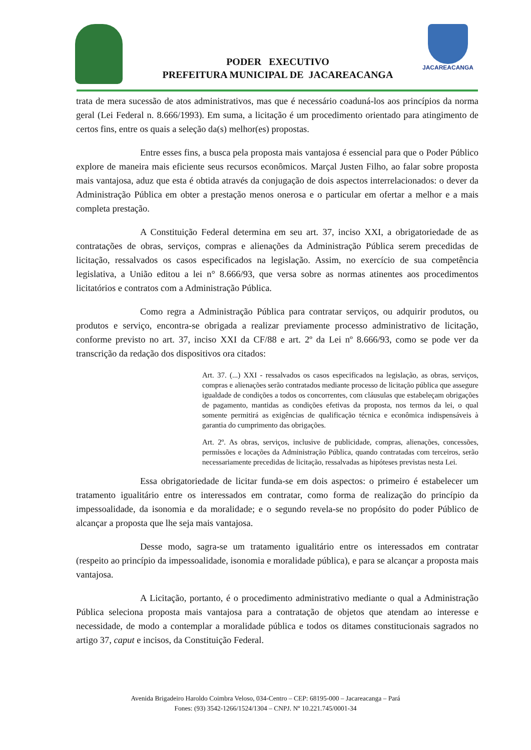PODER EXECUTIVO
PREFEITURA MUNICIPAL DE JACAREACANGA
JACAREACANGA
trata de mera sucessão de atos administrativos, mas que é necessário coaduná-los aos princípios da norma geral (Lei Federal n. 8.666/1993). Em suma, a licitação é um procedimento orientado para atingimento de certos fins, entre os quais a seleção da(s) melhor(es) propostas.
Entre esses fins, a busca pela proposta mais vantajosa é essencial para que o Poder Público explore de maneira mais eficiente seus recursos econômicos. Marçal Justen Filho, ao falar sobre proposta mais vantajosa, aduz que esta é obtida através da conjugação de dois aspectos interrelacionados: o dever da Administração Pública em obter a prestação menos onerosa e o particular em ofertar a melhor e a mais completa prestação.
A Constituição Federal determina em seu art. 37, inciso XXI, a obrigatoriedade de as contratações de obras, serviços, compras e alienações da Administração Pública serem precedidas de licitação, ressalvados os casos especificados na legislação. Assim, no exercício de sua competência legislativa, a União editou a lei n° 8.666/93, que versa sobre as normas atinentes aos procedimentos licitatórios e contratos com a Administração Pública.
Como regra a Administração Pública para contratar serviços, ou adquirir produtos, ou produtos e serviço, encontra-se obrigada a realizar previamente processo administrativo de licitação, conforme previsto no art. 37, inciso XXI da CF/88 e art. 2º da Lei nº 8.666/93, como se pode ver da transcrição da redação dos dispositivos ora citados:
Art. 37. (...) XXI - ressalvados os casos especificados na legislação, as obras, serviços, compras e alienações serão contratados mediante processo de licitação pública que assegure igualdade de condições a todos os concorrentes, com cláusulas que estabeleçam obrigações de pagamento, mantidas as condições efetivas da proposta, nos termos da lei, o qual somente permitirá as exigências de qualificação técnica e econômica indispensáveis à garantia do cumprimento das obrigações.
Art. 2º. As obras, serviços, inclusive de publicidade, compras, alienações, concessões, permissões e locações da Administração Pública, quando contratadas com terceiros, serão necessariamente precedidas de licitação, ressalvadas as hipóteses previstas nesta Lei.
Essa obrigatoriedade de licitar funda-se em dois aspectos: o primeiro é estabelecer um tratamento igualitário entre os interessados em contratar, como forma de realização do princípio da impessoalidade, da isonomia e da moralidade; e o segundo revela-se no propósito do poder Público de alcançar a proposta que lhe seja mais vantajosa.
Desse modo, sagra-se um tratamento igualitário entre os interessados em contratar (respeito ao princípio da impessoalidade, isonomia e moralidade pública), e para se alcançar a proposta mais vantajosa.
A Licitação, portanto, é o procedimento administrativo mediante o qual a Administração Pública seleciona proposta mais vantajosa para a contratação de objetos que atendam ao interesse e necessidade, de modo a contemplar a moralidade pública e todos os ditames constitucionais sagrados no artigo 37, caput e incisos, da Constituição Federal.
Avenida Brigadeiro Haroldo Coimbra Veloso, 034-Centro – CEP: 68195-000 – Jacareacanga – Pará
Fones: (93) 3542-1266/1524/1304 – CNPJ. Nº 10.221.745/0001-34